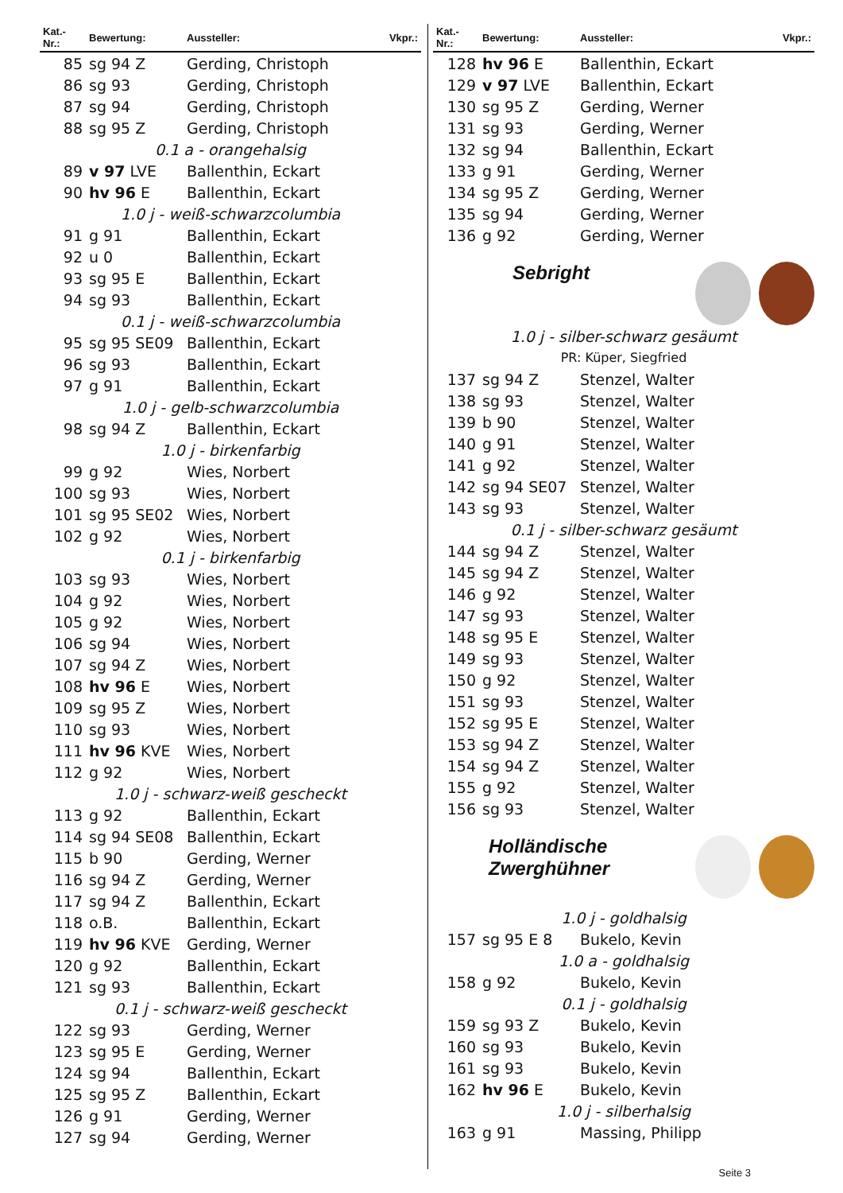| Kat.-Nr.: | Bewertung: | Aussteller: | Vkpr.: |
| --- | --- | --- | --- |
| 85 | sg 94 Z | Gerding, Christoph | |
| 86 | sg 93 | Gerding, Christoph | |
| 87 | sg 94 | Gerding, Christoph | |
| 88 | sg 95 Z | Gerding, Christoph | |
| 0.1 a - orangehalsig | | | |
| 89 | v 97 LVE | Ballenthin, Eckart | |
| 90 | hv 96 E | Ballenthin, Eckart | |
| 1.0 j - weiß-schwarzcolumbia | | | |
| 91 | g 91 | Ballenthin, Eckart | |
| 92 | u 0 | Ballenthin, Eckart | |
| 93 | sg 95 E | Ballenthin, Eckart | |
| 94 | sg 93 | Ballenthin, Eckart | |
| 0.1 j - weiß-schwarzcolumbia | | | |
| 95 | sg 95 SE09 | Ballenthin, Eckart | |
| 96 | sg 93 | Ballenthin, Eckart | |
| 97 | g 91 | Ballenthin, Eckart | |
| 1.0 j - gelb-schwarzcolumbia | | | |
| 98 | sg 94 Z | Ballenthin, Eckart | |
| 1.0 j - birkenfarbig | | | |
| 99 | g 92 | Wies, Norbert | |
| 100 | sg 93 | Wies, Norbert | |
| 101 | sg 95 SE02 | Wies, Norbert | |
| 102 | g 92 | Wies, Norbert | |
| 0.1 j - birkenfarbig | | | |
| 103 | sg 93 | Wies, Norbert | |
| 104 | g 92 | Wies, Norbert | |
| 105 | g 92 | Wies, Norbert | |
| 106 | sg 94 | Wies, Norbert | |
| 107 | sg 94 Z | Wies, Norbert | |
| 108 | hv 96 E | Wies, Norbert | |
| 109 | sg 95 Z | Wies, Norbert | |
| 110 | sg 93 | Wies, Norbert | |
| 111 | hv 96 KVE | Wies, Norbert | |
| 112 | g 92 | Wies, Norbert | |
| 1.0 j - schwarz-weiß gescheckt | | | |
| 113 | g 92 | Ballenthin, Eckart | |
| 114 | sg 94 SE08 | Ballenthin, Eckart | |
| 115 | b 90 | Gerding, Werner | |
| 116 | sg 94 Z | Gerding, Werner | |
| 117 | sg 94 Z | Ballenthin, Eckart | |
| 118 | o.B. | Ballenthin, Eckart | |
| 119 | hv 96 KVE | Gerding, Werner | |
| 120 | g 92 | Ballenthin, Eckart | |
| 121 | sg 93 | Ballenthin, Eckart | |
| 0.1 j - schwarz-weiß gescheckt | | | |
| 122 | sg 93 | Gerding, Werner | |
| 123 | sg 95 E | Gerding, Werner | |
| 124 | sg 94 | Ballenthin, Eckart | |
| 125 | sg 95 Z | Ballenthin, Eckart | |
| 126 | g 91 | Gerding, Werner | |
| 127 | sg 94 | Gerding, Werner | |
| Kat.-Nr.: | Bewertung: | Aussteller: | Vkpr.: |
| --- | --- | --- | --- |
| 128 | hv 96 E | Ballenthin, Eckart | |
| 129 | v 97 LVE | Ballenthin, Eckart | |
| 130 | sg 95 Z | Gerding, Werner | |
| 131 | sg 93 | Gerding, Werner | |
| 132 | sg 94 | Ballenthin, Eckart | |
| 133 | g 91 | Gerding, Werner | |
| 134 | sg 95 Z | Gerding, Werner | |
| 135 | sg 94 | Gerding, Werner | |
| 136 | g 92 | Gerding, Werner | |
Sebright
| 1.0 j - silber-schwarz gesäumt | | |
| PR: Küper, Siegfried | | |
| 137 | sg 94 Z | Stenzel, Walter |
| 138 | sg 93 | Stenzel, Walter |
| 139 | b 90 | Stenzel, Walter |
| 140 | g 91 | Stenzel, Walter |
| 141 | g 92 | Stenzel, Walter |
| 142 | sg 94 SE07 | Stenzel, Walter |
| 143 | sg 93 | Stenzel, Walter |
| 0.1 j - silber-schwarz gesäumt | | |
| 144 | sg 94 Z | Stenzel, Walter |
| 145 | sg 94 Z | Stenzel, Walter |
| 146 | g 92 | Stenzel, Walter |
| 147 | sg 93 | Stenzel, Walter |
| 148 | sg 95 E | Stenzel, Walter |
| 149 | sg 93 | Stenzel, Walter |
| 150 | g 92 | Stenzel, Walter |
| 151 | sg 93 | Stenzel, Walter |
| 152 | sg 95 E | Stenzel, Walter |
| 153 | sg 94 Z | Stenzel, Walter |
| 154 | sg 94 Z | Stenzel, Walter |
| 155 | g 92 | Stenzel, Walter |
| 156 | sg 93 | Stenzel, Walter |
Holländische
Zwerghühner
| 1.0 j - goldhalsig | | |
| 157 | sg 95 E 8 | Bukelo, Kevin |
| 1.0 a - goldhalsig | | |
| 158 | g 92 | Bukelo, Kevin |
| 0.1 j - goldhalsig | | |
| 159 | sg 93 Z | Bukelo, Kevin |
| 160 | sg 93 | Bukelo, Kevin |
| 161 | sg 93 | Bukelo, Kevin |
| 162 | hv 96 E | Bukelo, Kevin |
| 1.0 j - silberhalsig | | |
| 163 | g 91 | Massing, Philipp |
Seite 3